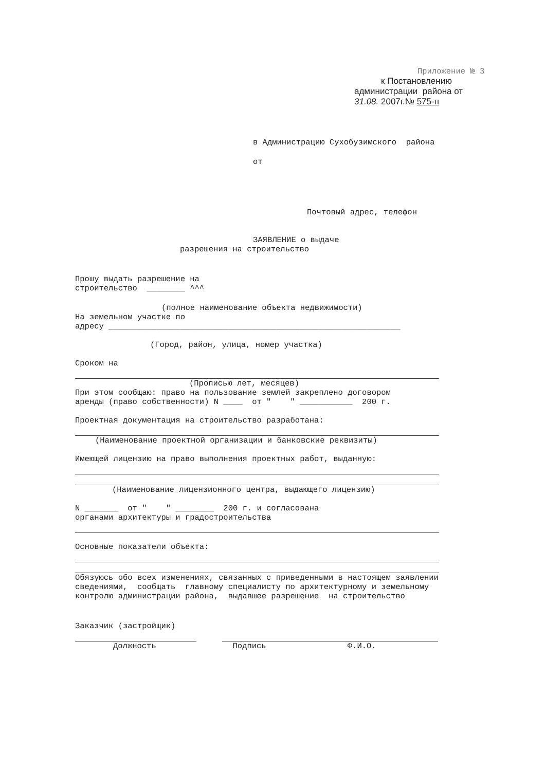Приложение № 3
к Постановлению
администрации района от
31.08. 2007г.№ 575-п
в Администрацию Сухобузимского района
от
Почтовый адрес, телефон
ЗАЯВЛЕНИЕ о выдаче
разрешения на строительство
Прошу выдать разрешение на строительство ________ ^^^
(полное наименование объекта недвижимости)
На земельном участке по адресу _____________________________________________________________
(Город, район, улица, номер участка)
Сроком на
(Прописью лет, месяцев)
При этом сообщаю: право на пользование землей закреплено договором аренды (право собственности) N ____ от " " ___________ 200 г.
Проектная документация на строительство разработана:
(Наименование проектной организации и банковские реквизиты)
Имеющей лицензию на право выполнения проектных работ, выданную:
(Наименование лицензионного центра, выдающего лицензию)
N _______ от " " ________ 200 г. и согласована органами архитектуры и градостроительства
Основные показатели объекта:
Обязуюсь обо всех изменениях, связанных с приведенными в настоящем заявлении сведениями, сообщать главному специалисту по архитектурному и земельному контролю администрации района, выдавшее разрешение на строительство
Заказчик (застройщик)
Должность Подпись Ф.И.О.